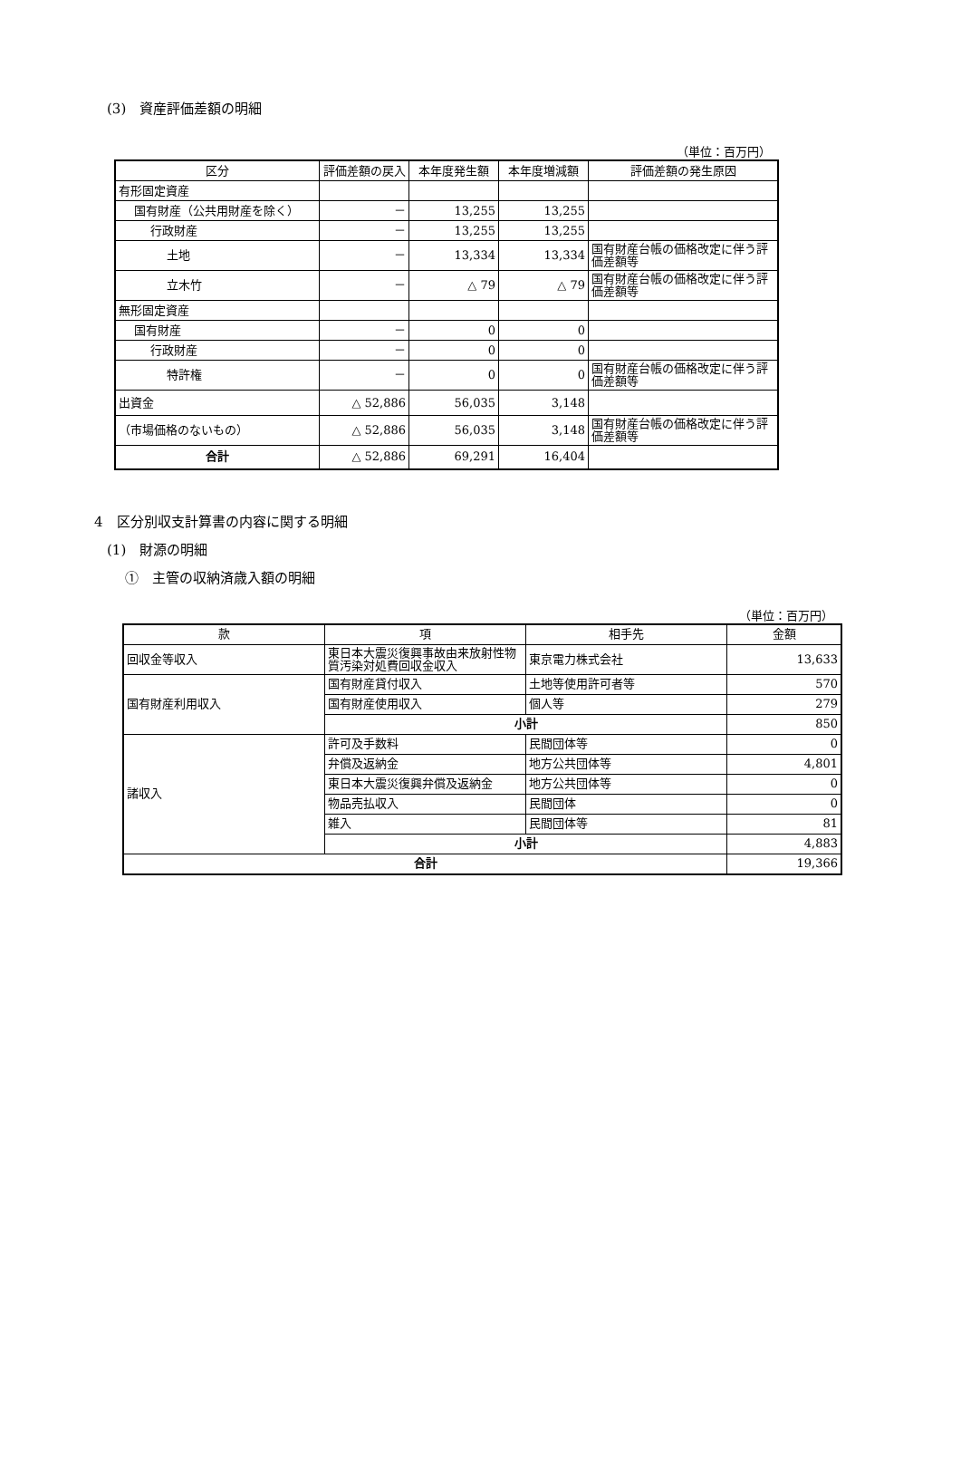(3)　資産評価差額の明細
（単位：百万円）
| 区分 | 評価差額の戻入 | 本年度発生額 | 本年度増減額 | 評価差額の発生原因 |
| --- | --- | --- | --- | --- |
| 有形固定資産 | | | | |
| 国有財産（公共用財産を除く） | － | 13,255 | 13,255 | |
| 行政財産 | － | 13,255 | 13,255 | |
| 土地 | － | 13,334 | 13,334 | 国有財産台帳の価格改定に伴う評価差額等 |
| 立木竹 | － | △ 79 | △ 79 | 国有財産台帳の価格改定に伴う評価差額等 |
| 無形固定資産 | | | | |
| 国有財産 | － | 0 | 0 | |
| 行政財産 | － | 0 | 0 | |
| 特許権 | － | 0 | 0 | 国有財産台帳の価格改定に伴う評価差額等 |
| 出資金 | △ 52,886 | 56,035 | 3,148 | |
| （市場価格のないもの） | △ 52,886 | 56,035 | 3,148 | 国有財産台帳の価格改定に伴う評価差額等 |
| 合計 | △ 52,886 | 69,291 | 16,404 | |
4　区分別収支計算書の内容に関する明細
(1)　財源の明細
①　主管の収納済歳入額の明細
（単位：百万円）
| 款 | 項 | 相手先 | 金額 |
| --- | --- | --- | --- |
| 回収金等収入 | 東日本大震災復興事故由来放射性物質汚染対処費回収金収入 | 東京電力株式会社 | 13,633 |
| 国有財産利用収入 | 国有財産貸付収入 | 土地等使用許可者等 | 570 |
| | 国有財産使用収入 | 個人等 | 279 |
| | 小計 | | 850 |
| 諸収入 | 許可及手数料 | 民間団体等 | 0 |
| | 弁償及返納金 | 地方公共団体等 | 4,801 |
| | 東日本大震災復興弁償及返納金 | 地方公共団体等 | 0 |
| | 物品売払収入 | 民間団体 | 0 |
| | 雑入 | 民間団体等 | 81 |
| | 小計 | | 4,883 |
| 合計 | | | 19,366 |